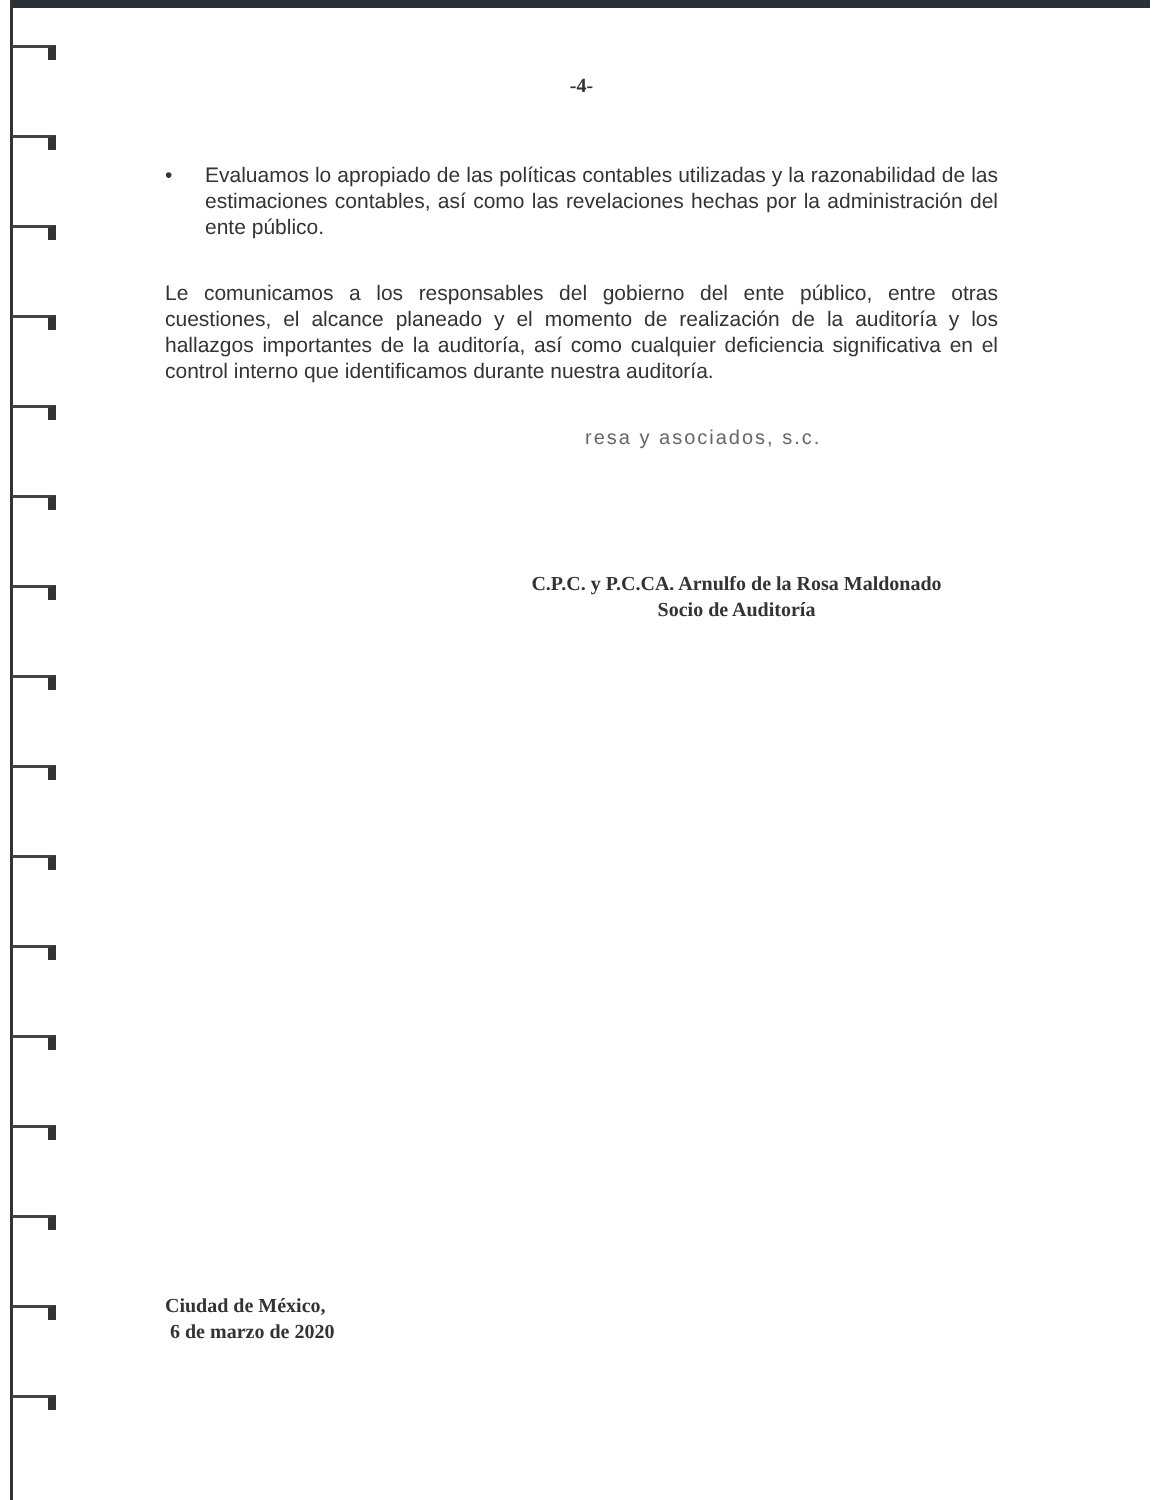-4-
• Evaluamos lo apropiado de las políticas contables utilizadas y la razonabilidad de las estimaciones contables, así como las revelaciones hechas por la administración del ente público.
Le comunicamos a los responsables del gobierno del ente público, entre otras cuestiones, el alcance planeado y el momento de realización de la auditoría y los hallazgos importantes de la auditoría, así como cualquier deficiencia significativa en el control interno que identificamos durante nuestra auditoría.
resa y asociados, s.c.
C.P.C. y P.C.CA. Arnulfo de la Rosa Maldonado
Socio de Auditoría
Ciudad de México,
6 de marzo de 2020